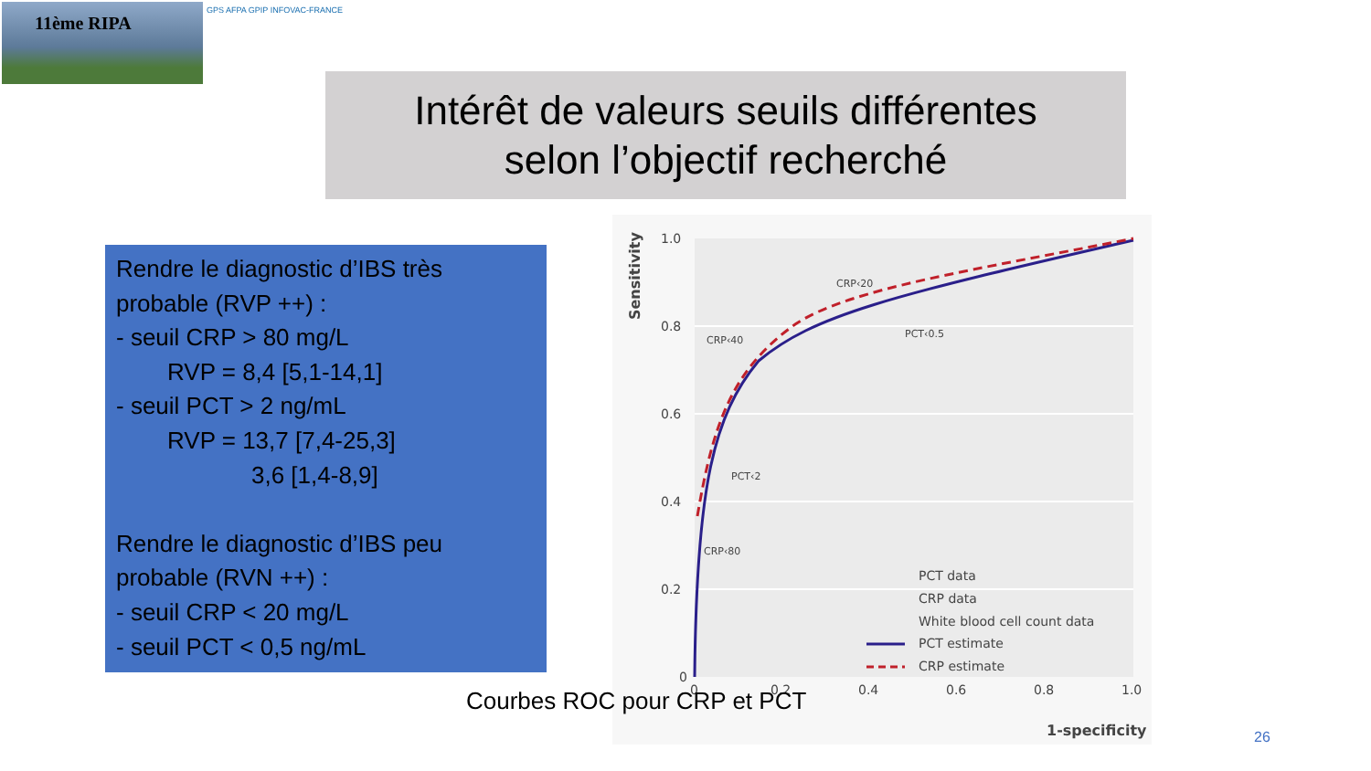11ème RIPA GPS AFPA GPIP INFOVAC-FRANCE
Intérêt de valeurs seuils différentes
selon l’objectif recherché
Rendre le diagnostic d’IBS très probable (RVP ++) :
- seuil CRP > 80 mg/L
RVP = 8,4 [5,1-14,1]
- seuil PCT > 2 ng/mL
RVP = 13,7 [7,4-25,3]
3,6 [1,4-8,9]
Rendre le diagnostic d’IBS peu probable (RVN ++) :
- seuil CRP < 20 mg/L
- seuil PCT < 0,5 ng/mL
1.0
0.8
0.6
0.4
0.2
0
0
0.2
0.4
0.6
0.8
1.0
Sensitivity
1-specificity
CRP‹40
CRP‹20
PCT‹0.5
PCT‹2
CRP‹80
PCT data
CRP data
White blood cell count data
PCT estimate
CRP estimate
Courbes ROC pour CRP et PCT
26